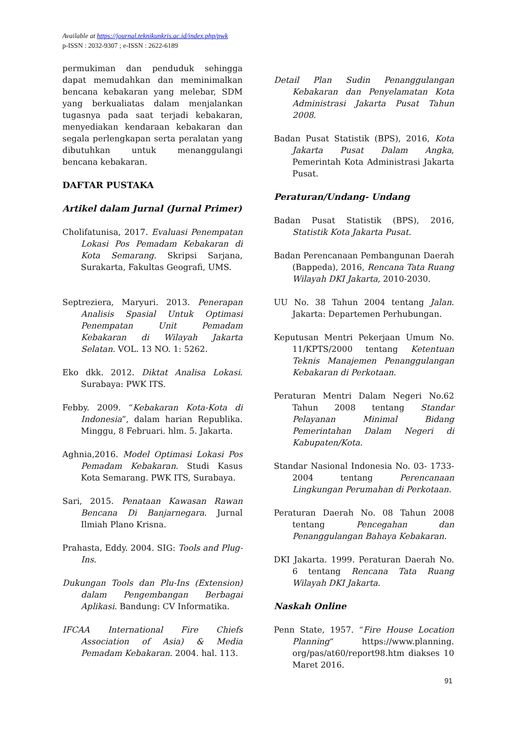Available at https://journal.teknikunkris.ac.id/index.php/pwk
p-ISSN : 2032-9307 ; e-ISSN : 2622-6189
permukiman dan penduduk sehingga dapat memudahkan dan meminimalkan bencana kebakaran yang melebar, SDM yang berkualiatas dalam menjalankan tugasnya pada saat terjadi kebakaran, menyediakan kendaraan kebakaran dan segala perlengkapan serta peralatan yang dibutuhkan untuk menanggulangi bencana kebakaran.
DAFTAR PUSTAKA
Artikel dalam Jurnal (Jurnal Primer)
Cholifatunisa, 2017. Evaluasi Penempatan Lokasi Pos Pemadam Kebakaran di Kota Semarang. Skripsi Sarjana, Surakarta, Fakultas Geografi, UMS.
Septreziera, Maryuri. 2013. Penerapan Analisis Spasial Untuk Optimasi Penempatan Unit Pemadam Kebakaran di Wilayah Jakarta Selatan. VOL. 13 NO. 1: 5262.
Eko dkk. 2012. Diktat Analisa Lokasi. Surabaya: PWK ITS.
Febby. 2009. “Kebakaran Kota-Kota di Indonesia”, dalam harian Republika. Minggu, 8 Februari. hlm. 5. Jakarta.
Aghnia,2016. Model Optimasi Lokasi Pos Pemadam Kebakaran. Studi Kasus Kota Semarang. PWK ITS, Surabaya.
Sari, 2015. Penataan Kawasan Rawan Bencana Di Banjarnegara. Jurnal Ilmiah Plano Krisna.
Prahasta, Eddy. 2004. SIG: Tools and Plug-Ins.
Dukungan Tools dan Plu-Ins (Extension) dalam Pengembangan Berbagai Aplikasi. Bandung: CV Informatika.
IFCAA International Fire Chiefs Association of Asia) & Media Pemadam Kebakaran. 2004. hal. 113.
Detail Plan Sudin Penanggulangan Kebakaran dan Penyelamatan Kota Administrasi Jakarta Pusat Tahun 2008.
Badan Pusat Statistik (BPS), 2016, Kota Jakarta Pusat Dalam Angka, Pemerintah Kota Administrasi Jakarta Pusat.
Peraturan/Undang- Undang
Badan Pusat Statistik (BPS), 2016, Statistik Kota Jakarta Pusat.
Badan Perencanaan Pembangunan Daerah (Bappeda), 2016, Rencana Tata Ruang Wilayah DKI Jakarta, 2010-2030.
UU No. 38 Tahun 2004 tentang Jalan. Jakarta: Departemen Perhubungan.
Keputusan Mentri Pekerjaan Umum No. 11/KPTS/2000 tentang Ketentuan Teknis Manajemen Penanggulangan Kebakaran di Perkotaan.
Peraturan Mentri Dalam Negeri No.62 Tahun 2008 tentang Standar Pelayanan Minimal Bidang Pemerintahan Dalam Negeri di Kabupaten/Kota.
Standar Nasional Indonesia No. 03- 1733-2004 tentang Perencanaan Lingkungan Perumahan di Perkotaan.
Peraturan Daerah No. 08 Tahun 2008 tentang Pencegahan dan Penanggulangan Bahaya Kebakaran.
DKI Jakarta. 1999. Peraturan Daerah No. 6 tentang Rencana Tata Ruang Wilayah DKI Jakarta.
Naskah Online
Penn State, 1957. “Fire House Location Planning“ https://www.planning. org/pas/at60/report98.htm diakses 10 Maret 2016.
91